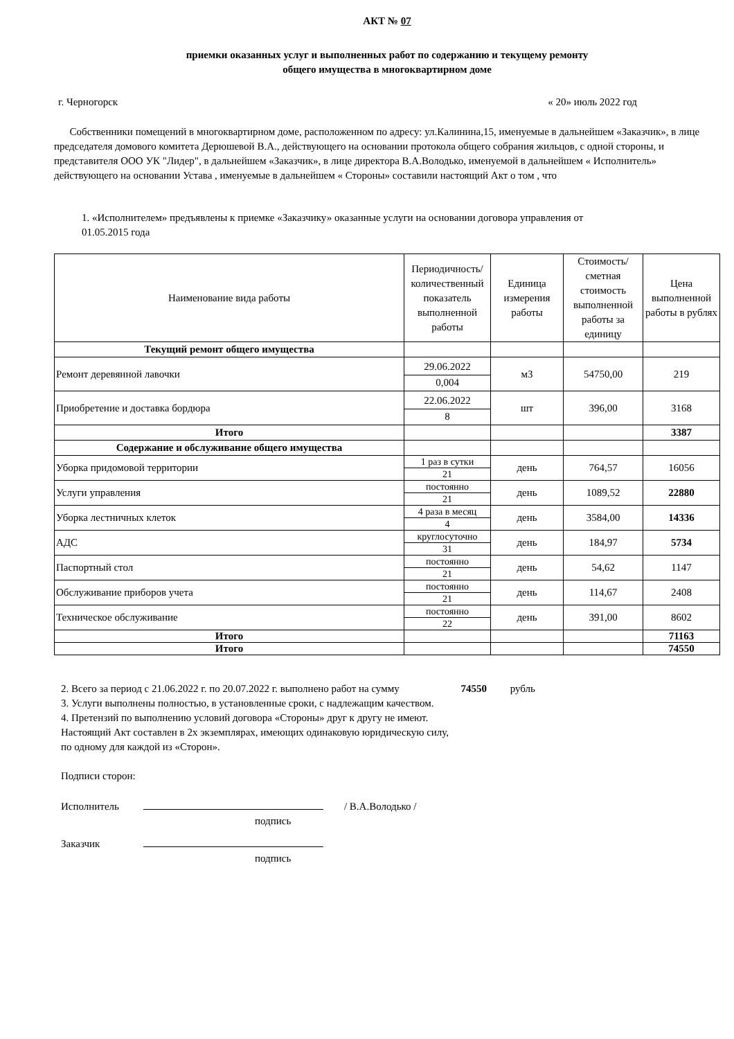АКТ № 07
приемки оказанных услуг и выполненных работ по содержанию и текущему ремонту
общего имущества в многоквартирном доме
г. Черногорск « 20» июль 2022 год
Собственники помещений в многоквартирном доме, расположенном по адресу: ул.Калинина,15, именуемые в дальнейшем «Заказчик», в лице председателя домового комитета Дерюшевой В.А., действующего на основании протокола общего собрания жильцов, с одной стороны, и представителя ООО УК "Лидер", в дальнейшем «Заказчик», в лице директора В.А.Володько, именуемой в дальнейшем « Исполнитель» действующего на основании Устава , именуемые в дальнейшем « Стороны» составили настоящий Акт о том , что
1. «Исполнителем» предъявлены к приемке «Заказчику» оказанные услуги на основании договора управления от 01.05.2015 года
| Наименование вида работы | Периодичность/ количественный показатель выполненной работы | Единица измерения работы | Стоимость/ сметная стоимость выполненной работы за единицу | Цена выполненной работы в рублях |
| --- | --- | --- | --- | --- |
| Текущий ремонт общего имущества | | | | |
| Ремонт деревянной лавочки | 29.06.2022 0,004 | м3 | 54750,00 | 219 |
| Приобретение и доставка бордюра | 22.06.2022 8 | шт | 396,00 | 3168 |
| Итого | | | | 3387 |
| Содержание и обслуживание общего имущества | | | | |
| Уборка придомовой территории | 1 раз в сутки 21 | день | 764,57 | 16056 |
| Услуги управления | постоянно 21 | день | 1089,52 | 22880 |
| Уборка лестничных клеток | 4 раза в месяц 4 | день | 3584,00 | 14336 |
| АДС | круглосуточно 31 | день | 184,97 | 5734 |
| Паспортный стол | постоянно 21 | день | 54,62 | 1147 |
| Обслуживание приборов учета | постоянно 21 | день | 114,67 | 2408 |
| Техническое обслуживание | постоянно 22 | день | 391,00 | 8602 |
| Итого | | | | 71163 |
| Итого | | | | 74550 |
2. Всего за период с 21.06.2022 г. по 20.07.2022 г. выполнено работ на сумму 74550 рубль
3. Услуги выполнены полностью, в установленные сроки, с надлежащим качеством.
4. Претензий по выполнению условий договора «Стороны» друг к другу не имеют.
Настоящий Акт составлен в 2х экземплярах, имеющих одинаковую юридическую силу,
по одному для каждой из «Сторон».
Подписи сторон:
Исполнитель / В.А.Володько /
подпись
Заказчик
подпись